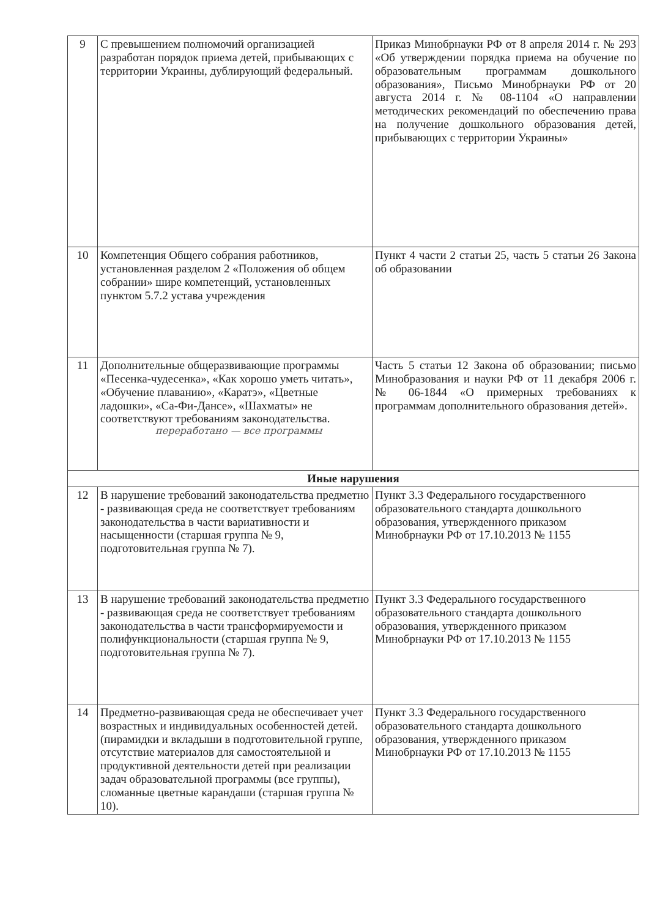| 9 | С превышением полномочий организацией разработан порядок приема детей, прибывающих с территории Украины, дублирующий федеральный. | Приказ Минобрнауки РФ от 8 апреля 2014 г. № 293 «Об утверждении порядка приема на обучение по образовательным программам дошкольного образования», Письмо Минобрнауки РФ от 20 августа 2014 г. № 08-1104 «О направлении методических рекомендаций по обеспечению права на получение дошкольного образования детей, прибывающих с территории Украины» |
| 10 | Компетенция Общего собрания работников, установленная разделом 2 «Положения об общем собрании» шире компетенций, установленных пунктом 5.7.2 устава учреждения | Пункт 4 части 2 статьи 25, часть 5 статьи 26 Закона об образовании |
| 11 | Дополнительные общеразвивающие программы «Песенка-чудесенка», «Как хорошо уметь читать», «Обучение плаванию», «Каратэ», «Цветные ладошки», «Са-Фи-Дансе», «Шахматы» не соответствуют требованиям законодательства. переработано — все программы | Часть 5 статьи 12 Закона об образовании; письмо Минобразования и науки РФ от 11 декабря 2006 г. № 06-1844 «О примерных требованиях к программам дополнительного образования детей». |
| Иные нарушения | | |
| 12 | В нарушение требований законодательства предметно - развивающая среда не соответствует требованиям законодательства в части вариативности и насыщенности (старшая группа № 9, подготовительная группа № 7). | Пункт 3.3 Федерального государственного образовательного стандарта дошкольного образования, утвержденного приказом Минобрнауки РФ от 17.10.2013 № 1155 |
| 13 | В нарушение требований законодательства предметно - развивающая среда не соответствует требованиям законодательства в части трансформируемости и полифункциональности (старшая группа № 9, подготовительная группа № 7). | Пункт 3.3 Федерального государственного образовательного стандарта дошкольного образования, утвержденного приказом Минобрнауки РФ от 17.10.2013 № 1155 |
| 14 | Предметно-развивающая среда не обеспечивает учет возрастных и индивидуальных особенностей детей. (пирамидки и вкладыши в подготовительной группе, отсутствие материалов для самостоятельной и продуктивной деятельности детей при реализации задач образовательной программы (все группы), сломанные цветные карандаши (старшая группа № 10). | Пункт 3.3 Федерального государственного образовательного стандарта дошкольного образования, утвержденного приказом Минобрнауки РФ от 17.10.2013 № 1155 |